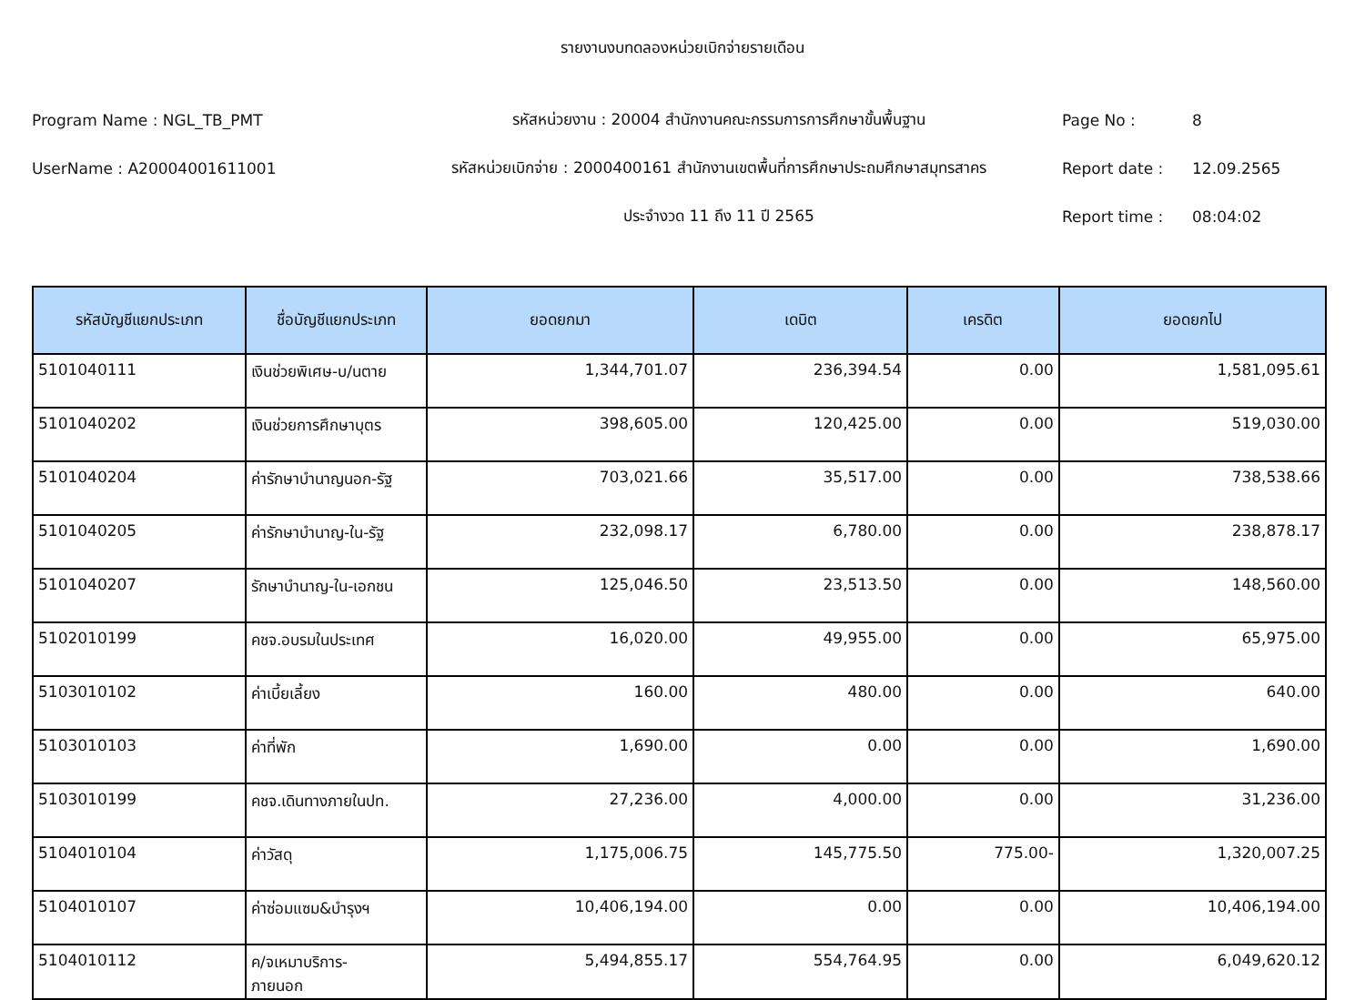รายงานงบทดลองหน่วยเบิกจ่ายรายเดือน
Program Name : NGL_TB_PMT รหัสหน่วยงาน : 20004 สำนักงานคณะกรรมการการศึกษาขั้นพื้นฐาน Page No : 8
UserName : A20004001611001
รหัสหน่วยเบิกจ่าย : 2000400161 สำนักงานเขตพื้นที่การศึกษาประถมศึกษาสมุทรสาคร
Report date : 12.09.2565
ประจำงวด 11 ถึง 11 ปี 2565 Report time : 08:04:02
| รหัสบัญชีแยกประเภท | ชื่อบัญชีแยกประเภท | ยอดยกมา | เดบิต | เครดิต | ยอดยกไป |
| --- | --- | --- | --- | --- | --- |
| 5101040111 | เงินช่วยพิเศษ-บ/นตาย | 1,344,701.07 | 236,394.54 | 0.00 | 1,581,095.61 |
| 5101040202 | เงินช่วยการศึกษาบุตร | 398,605.00 | 120,425.00 | 0.00 | 519,030.00 |
| 5101040204 | ค่ารักษาบำนาญนอก-รัฐ | 703,021.66 | 35,517.00 | 0.00 | 738,538.66 |
| 5101040205 | ค่ารักษาบำนาญ-ใน-รัฐ | 232,098.17 | 6,780.00 | 0.00 | 238,878.17 |
| 5101040207 | รักษาบำนาญ-ใน-เอกชน | 125,046.50 | 23,513.50 | 0.00 | 148,560.00 |
| 5102010199 | คชจ.อบรมในประเทศ | 16,020.00 | 49,955.00 | 0.00 | 65,975.00 |
| 5103010102 | ค่าเบี้ยเลี้ยง | 160.00 | 480.00 | 0.00 | 640.00 |
| 5103010103 | ค่าที่พัก | 1,690.00 | 0.00 | 0.00 | 1,690.00 |
| 5103010199 | คชจ.เดินทางภายในปท. | 27,236.00 | 4,000.00 | 0.00 | 31,236.00 |
| 5104010104 | ค่าวัสดุ | 1,175,006.75 | 145,775.50 | 775.00- | 1,320,007.25 |
| 5104010107 | ค่าซ่อมแซม&บำรุงฯ | 10,406,194.00 | 0.00 | 0.00 | 10,406,194.00 |
| 5104010112 | ค/จเหมาบริการ- ภายนอก | 5,494,855.17 | 554,764.95 | 0.00 | 6,049,620.12 |